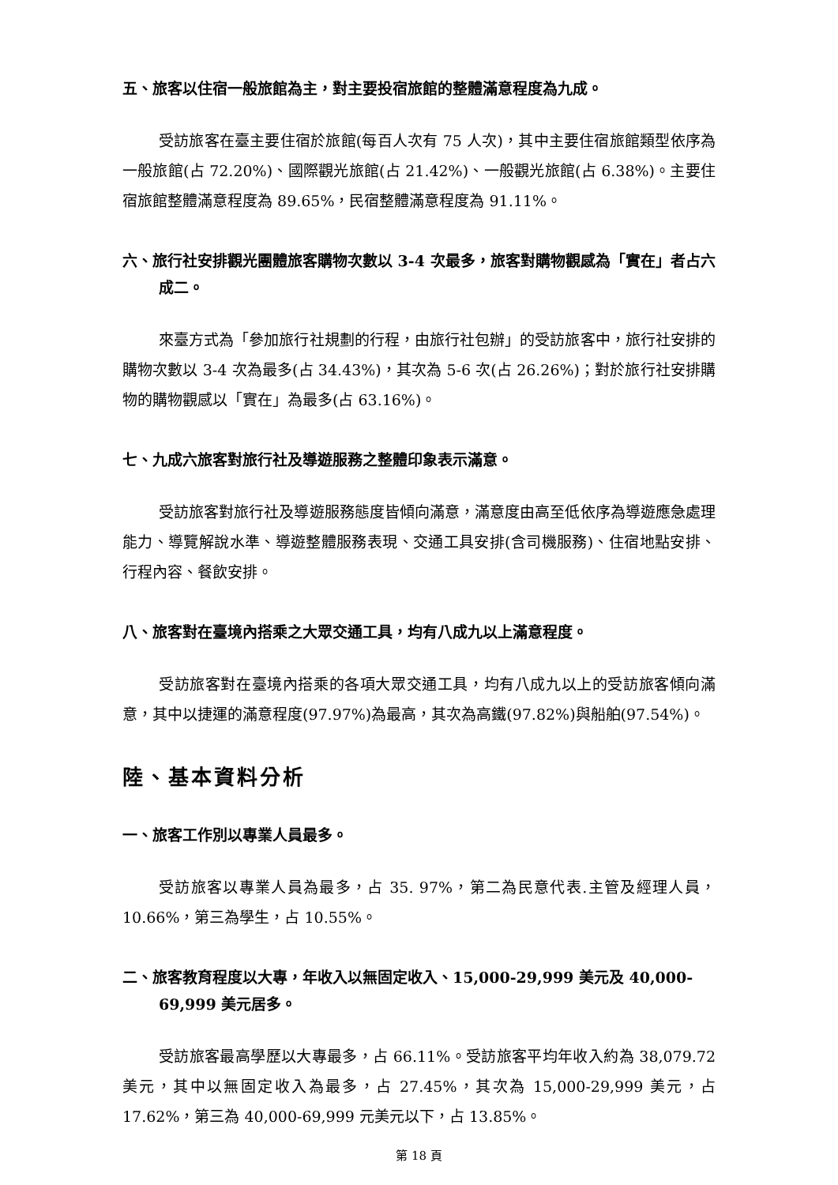五、旅客以住宿一般旅館為主，對主要投宿旅館的整體滿意程度為九成。
受訪旅客在臺主要住宿於旅館(每百人次有 75 人次)，其中主要住宿旅館類型依序為一般旅館(占 72.20%)、國際觀光旅館(占 21.42%)、一般觀光旅館(占 6.38%)。主要住宿旅館整體滿意程度為 89.65%，民宿整體滿意程度為 91.11%。
六、旅行社安排觀光團體旅客購物次數以 3-4 次最多，旅客對購物觀感為「實在」者占六成二。
來臺方式為「參加旅行社規劃的行程，由旅行社包辦」的受訪旅客中，旅行社安排的購物次數以 3-4 次為最多(占 34.43%)，其次為 5-6 次(占 26.26%)；對於旅行社安排購物的購物觀感以「實在」為最多(占 63.16%)。
七、九成六旅客對旅行社及導遊服務之整體印象表示滿意。
受訪旅客對旅行社及導遊服務態度皆傾向滿意，滿意度由高至低依序為導遊應急處理能力、導覽解說水準、導遊整體服務表現、交通工具安排(含司機服務)、住宿地點安排、行程內容、餐飲安排。
八、旅客對在臺境內搭乘之大眾交通工具，均有八成九以上滿意程度。
受訪旅客對在臺境內搭乘的各項大眾交通工具，均有八成九以上的受訪旅客傾向滿意，其中以捷運的滿意程度(97.97%)為最高，其次為高鐵(97.82%)與船舶(97.54%)。
陸、基本資料分析
一、旅客工作別以專業人員最多。
受訪旅客以專業人員為最多，占 35. 97%，第二為民意代表.主管及經理人員，10.66%，第三為學生，占 10.55%。
二、旅客教育程度以大專，年收入以無固定收入、15,000-29,999 美元及 40,000-69,999 美元居多。
受訪旅客最高學歷以大專最多，占 66.11%。受訪旅客平均年收入約為 38,079.72 美元，其中以無固定收入為最多，占 27.45%，其次為 15,000-29,999 美元，占 17.62%，第三為 40,000-69,999 元美元以下，占 13.85%。
第 18 頁